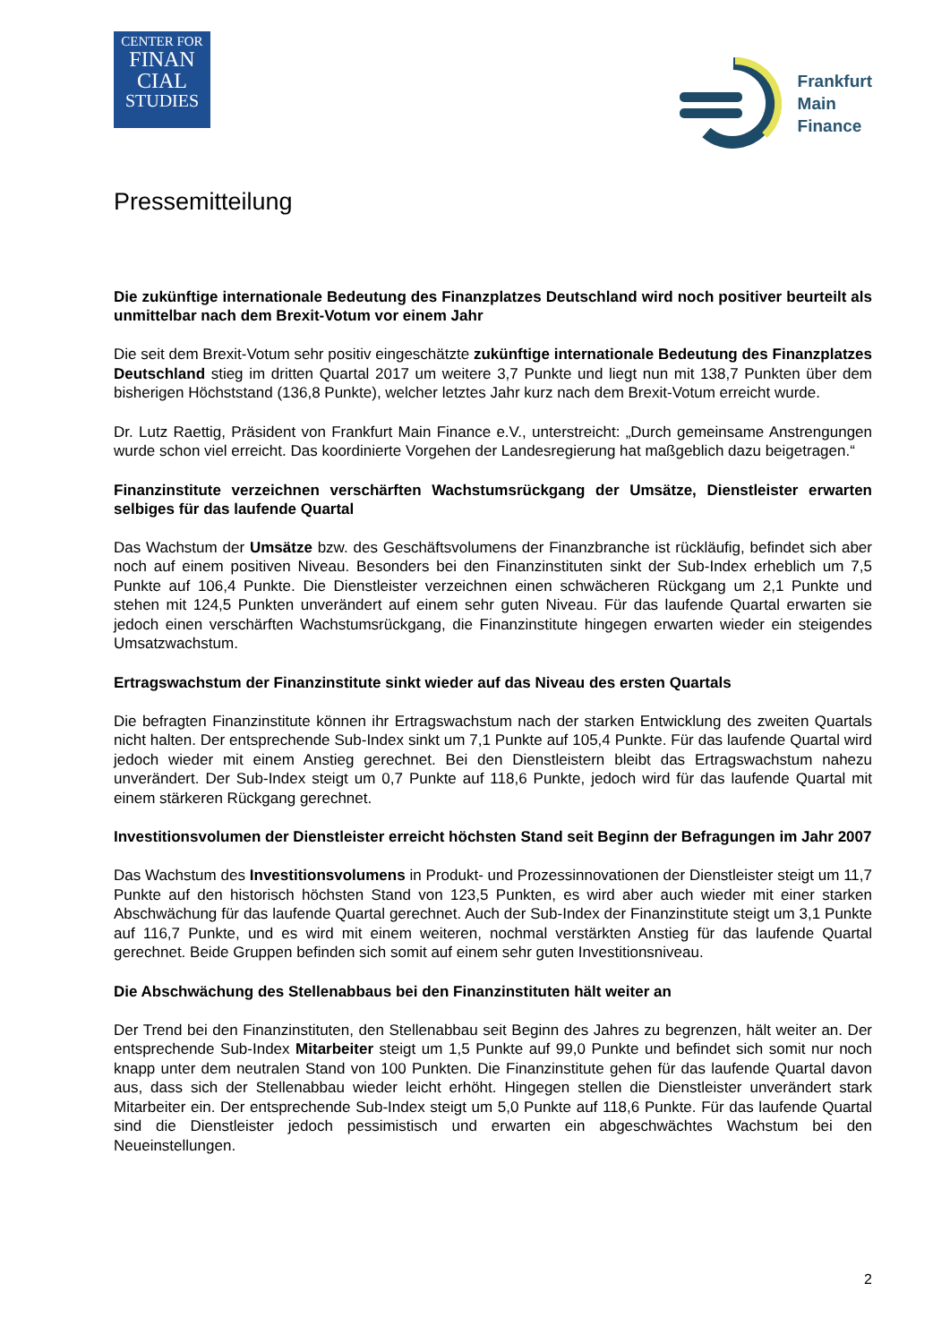CENTER FOR
FINAN
CIAL
STUDIES
Frankfurt
Main
Finance
Pressemitteilung
Die zukünftige internationale Bedeutung des Finanzplatzes Deutschland wird noch positiver beurteilt als unmittelbar nach dem Brexit-Votum vor einem Jahr
Die seit dem Brexit-Votum sehr positiv eingeschätzte zukünftige internationale Bedeutung des Finanzplatzes Deutschland stieg im dritten Quartal 2017 um weitere 3,7 Punkte und liegt nun mit 138,7 Punkten über dem bisherigen Höchststand (136,8 Punkte), welcher letztes Jahr kurz nach dem Brexit-Votum erreicht wurde.
Dr. Lutz Raettig, Präsident von Frankfurt Main Finance e.V., unterstreicht: „Durch gemeinsame Anstrengungen wurde schon viel erreicht. Das koordinierte Vorgehen der Landesregierung hat maßgeblich dazu beigetragen.“
Finanzinstitute verzeichnen verschärften Wachstumsrückgang der Umsätze, Dienstleister erwarten selbiges für das laufende Quartal
Das Wachstum der Umsätze bzw. des Geschäftsvolumens der Finanzbranche ist rückläufig, befindet sich aber noch auf einem positiven Niveau. Besonders bei den Finanzinstituten sinkt der Sub-Index erheblich um 7,5 Punkte auf 106,4 Punkte. Die Dienstleister verzeichnen einen schwächeren Rückgang um 2,1 Punkte und stehen mit 124,5 Punkten unverändert auf einem sehr guten Niveau. Für das laufende Quartal erwarten sie jedoch einen verschärften Wachstumsrückgang, die Finanzinstitute hingegen erwarten wieder ein steigendes Umsatzwachstum.
Ertragswachstum der Finanzinstitute sinkt wieder auf das Niveau des ersten Quartals
Die befragten Finanzinstitute können ihr Ertragswachstum nach der starken Entwicklung des zweiten Quartals nicht halten. Der entsprechende Sub-Index sinkt um 7,1 Punkte auf 105,4 Punkte. Für das laufende Quartal wird jedoch wieder mit einem Anstieg gerechnet. Bei den Dienstleistern bleibt das Ertragswachstum nahezu unverändert. Der Sub-Index steigt um 0,7 Punkte auf 118,6 Punkte, jedoch wird für das laufende Quartal mit einem stärkeren Rückgang gerechnet.
Investitionsvolumen der Dienstleister erreicht höchsten Stand seit Beginn der Befragungen im Jahr 2007
Das Wachstum des Investitionsvolumens in Produkt- und Prozessinnovationen der Dienstleister steigt um 11,7 Punkte auf den historisch höchsten Stand von 123,5 Punkten, es wird aber auch wieder mit einer starken Abschwächung für das laufende Quartal gerechnet. Auch der Sub-Index der Finanzinstitute steigt um 3,1 Punkte auf 116,7 Punkte, und es wird mit einem weiteren, nochmal verstärkten Anstieg für das laufende Quartal gerechnet. Beide Gruppen befinden sich somit auf einem sehr guten Investitionsniveau.
Die Abschwächung des Stellenabbaus bei den Finanzinstituten hält weiter an
Der Trend bei den Finanzinstituten, den Stellenabbau seit Beginn des Jahres zu begrenzen, hält weiter an. Der entsprechende Sub-Index Mitarbeiter steigt um 1,5 Punkte auf 99,0 Punkte und befindet sich somit nur noch knapp unter dem neutralen Stand von 100 Punkten. Die Finanzinstitute gehen für das laufende Quartal davon aus, dass sich der Stellenabbau wieder leicht erhöht. Hingegen stellen die Dienstleister unverändert stark Mitarbeiter ein. Der entsprechende Sub-Index steigt um 5,0 Punkte auf 118,6 Punkte. Für das laufende Quartal sind die Dienstleister jedoch pessimistisch und erwarten ein abgeschwächtes Wachstum bei den Neueinstellungen.
2